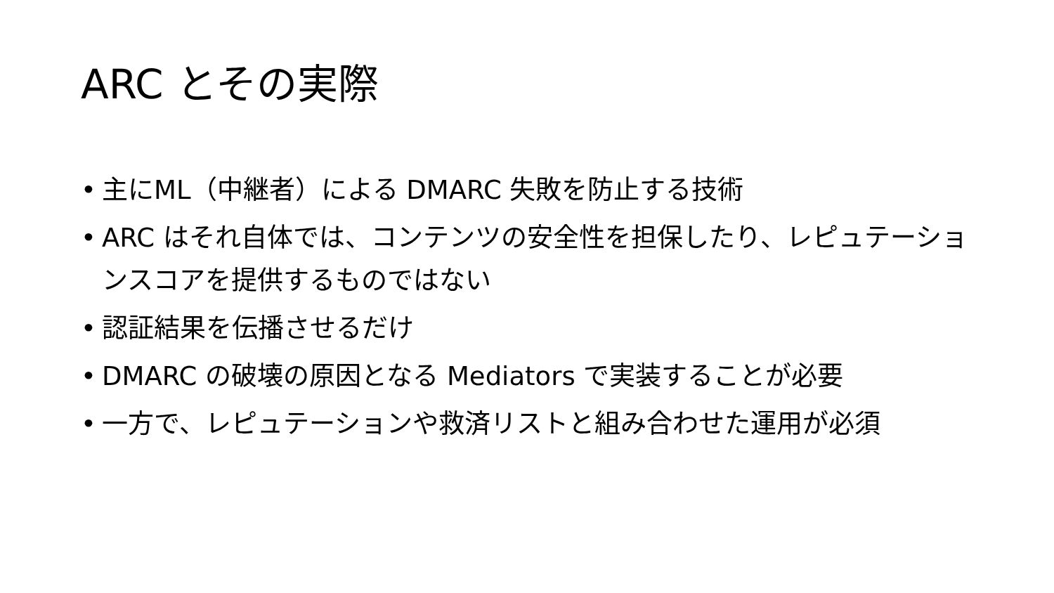ARC とその実際
• 主にML（中継者）による DMARC 失敗を防止する技術
• ARC はそれ自体では、コンテンツの安全性を担保したり、レピュテーションスコアを提供するものではない
• 認証結果を伝播させるだけ
• DMARC の破壊の原因となる Mediators で実装することが必要
• 一方で、レピュテーションや救済リストと組み合わせた運用が必須